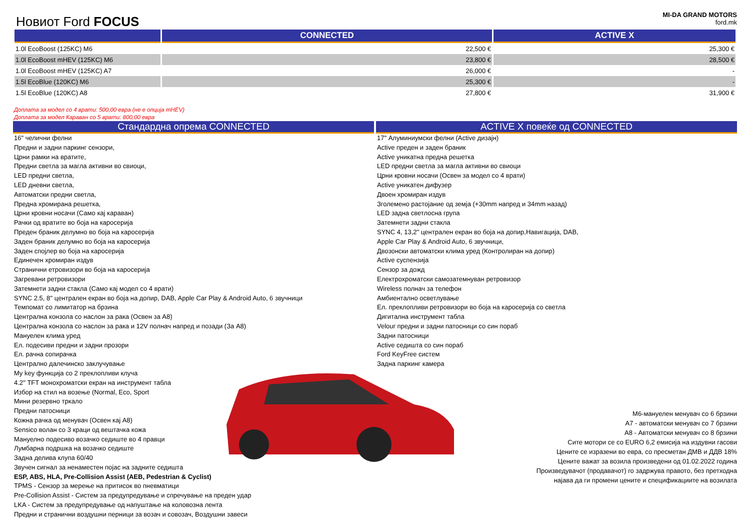Новиот Ford FOCUS
MI-DA GRAND MOTORS
ford.mk
| | CONNECTED | ACTIVE X |
| --- | --- | --- |
| 1.0l EcoBoost (125KC) M6 | 22,500 € | 25,300 € |
| 1.0l EcoBoost mHEV (125KC) M6 | 23,800 € | 28,500 € |
| 1.0l EcoBoost mHEV (125KC) A7 | 26,000 € | - |
| 1.5l EcoBlue (120KC) M6 | 25,300 € | - |
| 1.5l EcoBlue (120KC) A8 | 27,800 € | 31,900 € |
Доплата за модел со 4 врати: 500,00 евра (не е опција mHEV)
Доплата за модел Караван со 5 врати: 800,00 евра
Стандардна опрема CONNECTED
16" челични фелни
Предни и задни паркинг сензори,
Црни рамки на вратите,
Предни светла за магла активни во свиоци,
LED предни светла,
LED дневни светла,
Автоматски предни светла,
Предна хромирана решетка,
Црни кровни носачи (Само кај караван)
Рачки од вратите во боја на каросерија
Преден браник делумно во боја на каросерија
Заден браник делумно во боја на каросерија
Заден спојлер во боја на каросерија
Единечен хромиран издув
Странични етровизори во боја на каросерија
Загревани ретровизори
Затемнети задни стакла (Само кај модел со 4 врати)
SYNC 2.5, 8'' централен екран во боја на допир, DAB, Apple Car Play & Android Auto, 6 звучници
Темпомат со лимитатор на брзина
Централна конзола со наслон за рака (Освен за A8)
Централна конзола со наслон за рака и 12V полнач напред и позади (За A8)
Мануелен клима уред
Ел. подесиви предни и задни прозори
Ел. рачна сопирачка
Централно далечинско заклучување
My key функција со 2 преклопливи клуча
4.2'' TFT монохроматски екран на инструмент табла
Избор на стил на возење (Normal, Eco, Sport
Мини резервно тркало
Предни патосници
Кожна рачка од менувач (Освен кај A8)
Sensico волан со 3 краци од вештачка кожа
Мануелно подесиво возачко седиште во 4 правци
Лумбарна подршка на возачко седиште
Задна делива клупа 60/40
Звучен сигнал за ненаместен појас на задните седишта
ESP, ABS, HLA, Pre-Collision Assist (AEB, Pedestrian & Cyclist)
TPMS - Сензор за мерење на притисок во пневматици
Pre-Collision Assist - Систем за предупредување и спречување на преден удар
LKA - Систем за предупредување од напуштање на коловозна лента
Предни и странични воздушни перници за возач и совозач, Воздушни завеси
ACTIVE X повеќе од CONNECTED
17" Алуминиумски фелни (Active дизајн)
Active преден и заден браник
Active уникатна предна решетка
LED предни светла за магла активни во свиоци
Црни кровни носачи (Освен за модел со 4 врати)
Active уникатен дифузер
Двоен хромиран издув
Зголемено растојание од земја (+30mm напред и 34mm назад)
LED задна светлосна група
Затемнети задни стакла
SYNC 4, 13,2'' централен екран во боја на допир,Навигација, DAB,
Apple Car Play & Android Auto, 6 звучници,
Двозонски автоматски клима уред (Контролиран на допир)
Active суспензија
Сензор за дожд
Електрохроматски самозатемнуван ретровизор
Wireless полнач за телефон
Амбиентално осветлување
Ел. преклопливи ретровизори во боја на каросерија со светла
Дигитална инструмент табла
Velour предни и задни патосници со син пораб
Задни патосници
Active седишта со син пораб
Ford KeyFree систем
Задна паркинг камера
М6-мануелен менувач со 6 брзини
А7 - автоматски менувач со 7 брзини
А8 - Автоматски менувач со 8 брзини
Сите мотори се со EURO 6,2 емисија на издувни гасови
Цените се изразени во евра, со пресметан ДМВ и ДДВ 18%
Цените важат за возила произведени од 01.02.2022 година
Произведувачот (продавачот) го задржува правото, без претходна
најава да ги промени цените и спецификациите на возилата